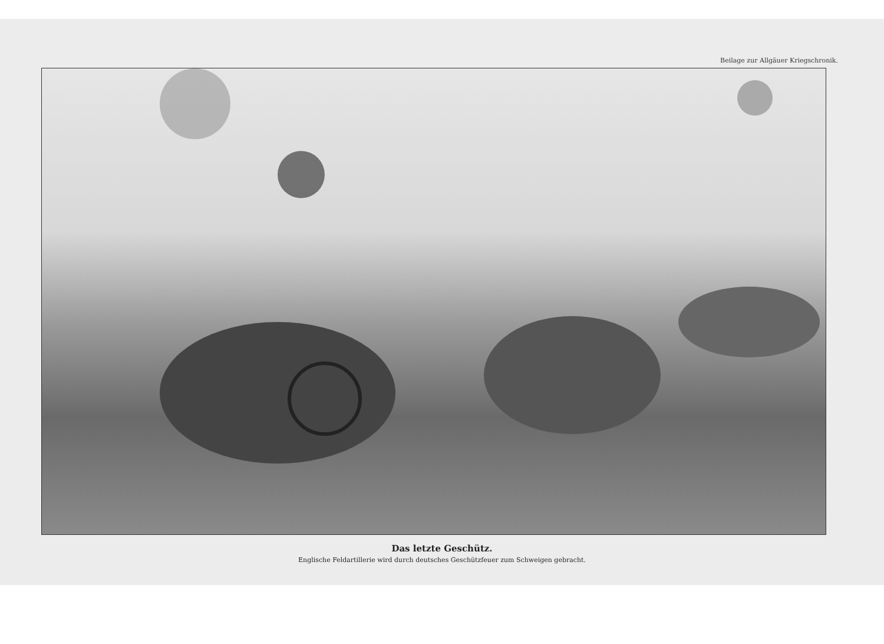Beilage zur Allgäuer Kriegschronik.
Das letzte Geschütz.
Englische Feldartillerie wird durch deutsches Geschützfeuer zum Schweigen gebracht.